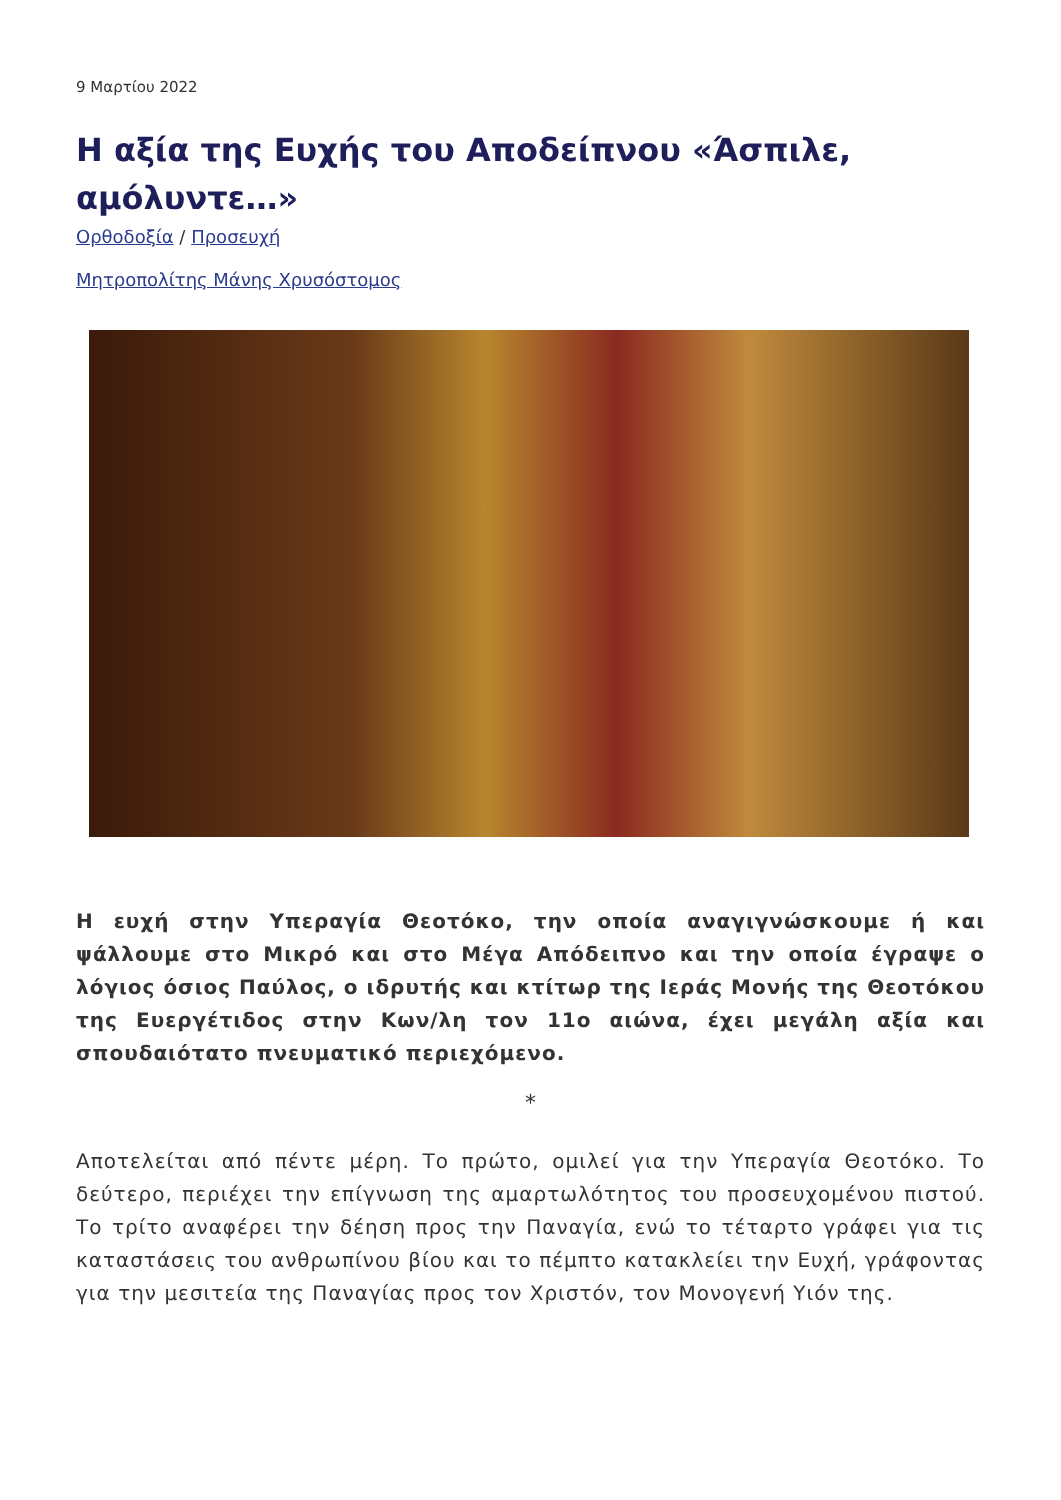9 Μαρτίου 2022
Η αξία της Ευχής του Αποδείπνου «Άσπιλε, αμόλυντε…»
Ορθοδοξία / Προσευχή
Μητροπολίτης Μάνης Χρυσόστομος
Η ευχή στην Υπεραγία Θεοτόκο, την οποία αναγιγνώσκουμε ή και ψάλλουμε στο Μικρό και στο Μέγα Απόδειπνο και την οποία έγραψε ο λόγιος όσιος Παύλος, ο ιδρυτής και κτίτωρ της Ιεράς Μονής της Θεοτόκου της Ευεργέτιδος στην Κων/λη τον 11ο αιώνα, έχει μεγάλη αξία και σπουδαιότατο πνευματικό περιεχόμενο.
*
Αποτελείται από πέντε μέρη. Το πρώτο, ομιλεί για την Υπεραγία Θεοτόκο. Το δεύτερο, περιέχει την επίγνωση της αμαρτωλότητος του προσευχομένου πιστού. Το τρίτο αναφέρει την δέηση προς την Παναγία, ενώ το τέταρτο γράφει για τις καταστάσεις του ανθρωπίνου βίου και το πέμπτο κατακλείει την Ευχή, γράφοντας για την μεσιτεία της Παναγίας προς τον Χριστόν, τον Μονογενή Υιόν της.